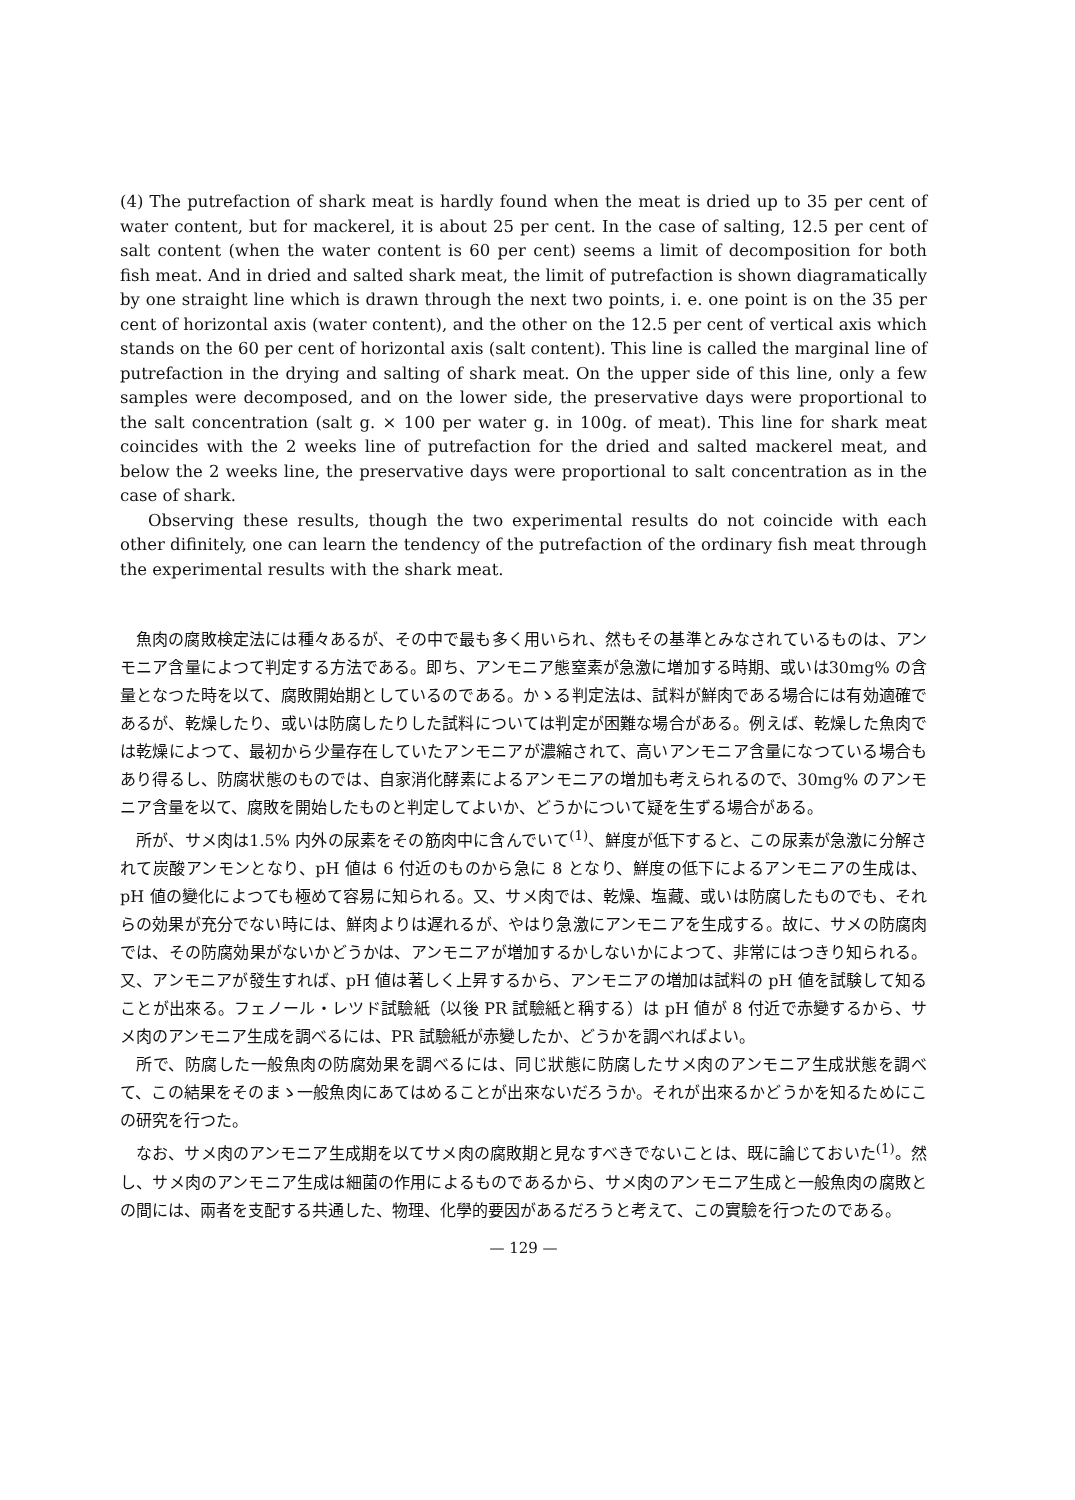(4) The putrefaction of shark meat is hardly found when the meat is dried up to 35 per cent of water content, but for mackerel, it is about 25 per cent. In the case of salting, 12.5 per cent of salt content (when the water content is 60 per cent) seems a limit of decomposition for both fish meat. And in dried and salted shark meat, the limit of putrefaction is shown diagramatically by one straight line which is drawn through the next two points, i. e. one point is on the 35 per cent of horizontal axis (water content), and the other on the 12.5 per cent of vertical axis which stands on the 60 per cent of horizontal axis (salt content). This line is called the marginal line of putrefaction in the drying and salting of shark meat. On the upper side of this line, only a few samples were decomposed, and on the lower side, the preservative days were proportional to the salt concentration (salt g. × 100 per water g. in 100g. of meat). This line for shark meat coincides with the 2 weeks line of putrefaction for the dried and salted mackerel meat, and below the 2 weeks line, the preservative days were proportional to salt concentration as in the case of shark.
Observing these results, though the two experimental results do not coincide with each other difinitely, one can learn the tendency of the putrefaction of the ordinary fish meat through the experimental results with the shark meat.
魚肉の腐敗検定法には種々あるが、その中で最も多く用いられ、然もその基準とみなされているものは、アンモニア含量によつて判定する方法である。即ち、アンモニア態窒素が急激に増加する時期、或いは30mg% の含量となつた時を以て、腐敗開始期としているのである。かゝる判定法は、試料が鮮肉である場合には有効適確であるが、乾燥したり、或いは防腐したりした試料については判定が困難な場合がある。例えば、乾燥した魚肉では乾燥によつて、最初から少量存在していたアンモニアが濃縮されて、高いアンモニア含量になつている場合もあり得るし、防腐状態のものでは、自家消化酵素によるアンモニアの増加も考えられるので、30mg% のアンモニア含量を以て、腐敗を開始したものと判定してよいか、どうかについて疑を生ずる場合がある。
所が、サメ肉は1.5% 内外の尿素をその筋肉中に含んでいて<sup>(1)</sup>、鮮度が低下すると、この尿素が急激に分解されて炭酸アンモンとなり、pH 値は 6 付近のものから急に 8 となり、鮮度の低下によるアンモニアの生成は、pH 値の變化によつても極めて容易に知られる。又、サメ肉では、乾燥、塩藏、或いは防腐したものでも、それらの効果が充分でない時には、鮮肉よりは遅れるが、やはり急激にアンモニアを生成する。故に、サメの防腐肉では、その防腐効果がないかどうかは、アンモニアが増加するかしないかによつて、非常にはつきり知られる。又、アンモニアが發生すれば、pH 値は著しく上昇するから、アンモニアの増加は試料の pH 値を試験して知ることが出來る。フェノール・レツド試驗紙（以後 PR 試驗紙と稱する）は pH 値が 8 付近で赤變するから、サメ肉のアンモニア生成を調べるには、PR 試驗紙が赤變したか、どうかを調べればよい。
所で、防腐した一般魚肉の防腐効果を調べるには、同じ狀態に防腐したサメ肉のアンモニア生成狀態を調べて、この結果をそのまゝ一般魚肉にあてはめることが出來ないだろうか。それが出來るかどうかを知るためにこの研究を行つた。
なお、サメ肉のアンモニア生成期を以てサメ肉の腐敗期と見なすべきでないことは、既に論じておいた<sup>(1)</sup>。然し、サメ肉のアンモニア生成は細菌の作用によるものであるから、サメ肉のアンモニア生成と一般魚肉の腐敗との間には、兩者を支配する共通した、物理、化學的要因があるだろうと考えて、この實驗を行つたのである。
— 129 —